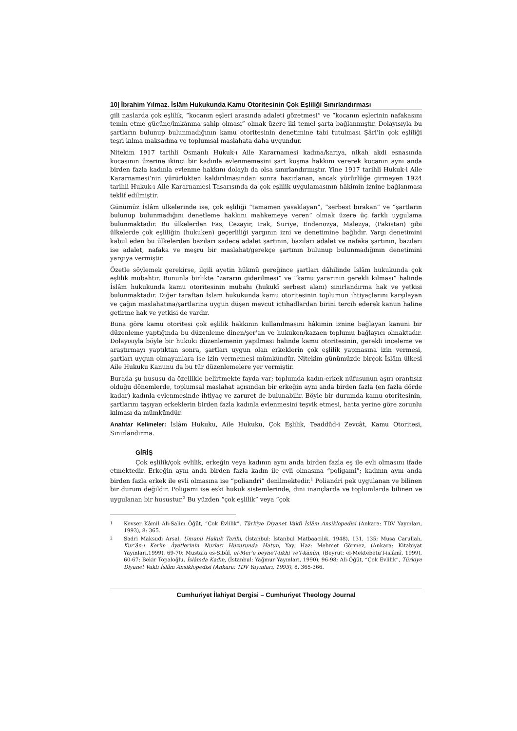10| İbrahim Yılmaz. İslâm Hukukunda Kamu Otoritesinin Çok Eşliliği Sınırlandırması
gili naslarda çok eşlilik, “kocanın eşleri arasında adaleti gözetmesi” ve “kocanın eşlerinin nafakasını temin etme gücüne/imkânına sahip olması” olmak üzere iki temel şarta bağlanmıştır. Dolayısıyla bu şartların bulunup bulunmadığının kamu otoritesinin denetimine tabi tutulması Şâri’in çok eşliliği teşri kılma maksadına ve toplumsal maslahata daha uygundur.
Nitekim 1917 tarihli Osmanlı Hukuk-ı Aile Kararnamesi kadına/karıya, nikah akdi esnasında kocasının üzerine ikinci bir kadınla evlenmemesini şart koşma hakkını vererek kocanın aynı anda birden fazla kadınla evlenme hakkını dolaylı da olsa sınırlandırmıştır. Yine 1917 tarihli Hukuk-i Aile Kararnamesi’nin yürürlükten kaldırılmasından sonra hazırlanan, ancak yürürlüğe girmeyen 1924 tarihli Hukuk-ı Aile Kararnamesi Tasarısında da çok eşlilik uygulamasının hâkimin iznine bağlanması teklif edilmiştir.
Günümüz İslâm ülkelerinde ise, çok eşliliği “tamamen yasaklayan”, “serbest bırakan” ve “şartların bulunup bulunmadığını denetleme hakkını mahkemeye veren” olmak üzere üç farklı uygulama bulunmaktadır. Bu ülkelerden Fas, Cezayir, Irak, Suriye, Endenozya, Malezya, (Pakistan) gibi ülkelerde çok eşliliğin (hukuken) geçerliliği yargının izni ve denetimine bağlıdır. Yargı denetimini kabul eden bu ülkelerden bazıları sadece adalet şartının, bazıları adalet ve nafaka şartının, bazıları ise adalet, nafaka ve meşru bir maslahat/gerekçe şartının bulunup bulunmadığının denetimini yargıya vermiştir.
Özetle söylemek gerekirse, ilgili ayetin hükmü gereğince şartları dâhilinde İslâm hukukunda çok eşlilik mubahtır. Bununla birlikte “zararın giderilmesi” ve “kamu yararının gerekli kılması” halinde İslâm hukukunda kamu otoritesinin mubahı (hukukî serbest alanı) sınırlandırma hak ve yetkisi bulunmaktadır. Diğer taraftan İslam hukukunda kamu otoritesinin toplumun ihtiyaçlarını karşılayan ve çağın maslahatına/şartlarına uygun düşen mevcut ictihadlardan birini tercih ederek kanun haline getirme hak ve yetkisi de vardır.
Buna göre kamu otoritesi çok eşlilik hakkının kullanılmasını hâkimin iznine bağlayan kanuni bir düzenleme yaptığında bu düzenleme dinen/şer’an ve hukuken/kazaen toplumu bağlayıcı olmaktadır. Dolayısıyla böyle bir hukuki düzenlemenin yapılması halinde kamu otoritesinin, gerekli inceleme ve araştırmayı yaptıktan sonra, şartları uygun olan erkeklerin çok eşlilik yapmasına izin vermesi, şartları uygun olmayanlara ise izin vermemesi mümkündür. Nitekim günümüzde birçok İslâm ülkesi Aile Hukuku Kanunu da bu tür düzenlemelere yer vermiştir.
Burada şu hususu da özellikle belirtmekte fayda var; toplumda kadın-erkek nüfusunun aşırı orantısız olduğu dönemlerde, toplumsal maslahat açısından bir erkeğin aynı anda birden fazla (en fazla dörde kadar) kadınla evlenmesinde ihtiyaç ve zaruret de bulunabilir. Böyle bir durumda kamu otoritesinin, şartlarını taşıyan erkeklerin birden fazla kadınla evlenmesini teşvik etmesi, hatta yerine göre zorunlu kılması da mümkündür.
Anahtar Kelimeler: İslâm Hukuku, Aile Hukuku, Çok Eşlilik, Teaddüd-i Zevcât, Kamu Otoritesi, Sınırlandırma.
GİRİŞ
Çok eşlilik/çok evlilik, erkeğin veya kadının aynı anda birden fazla eş ile evli olmasını ifade etmektedir. Erkeğin aynı anda birden fazla kadın ile evli olmasına “poligami”; kadının aynı anda birden fazla erkek ile evli olmasına ise “poliandri” denilmektedir.<sup>1</sup> Poliandri pek uygulanan ve bilinen bir durum değildir. Poligami ise eski hukuk sistemlerinde, dini inançlarda ve toplumlarda bilinen ve uygulanan bir husustur.<sup>2</sup> Bu yüzden “çok eşlilik” veya “çok
1
Kevser Kâmil Ali-Salim Öğüt, “Çok Evlilik”, Türkiye Diyanet Vakfı İslâm Ansiklopedisi (Ankara: TDV Yayınları, 1993), 8: 365.
2
Sadri Maksudi Arsal, Umumi Hukuk Tarihi, (İstanbul: İstanbul Matbaacılık, 1948), 131, 135; Musa Carullah, Kur’ân-ı Kerîm Âyetlerinin Nurları Huzurunda Hatun, Yay. Haz: Mehmet Görmez, (Ankara: Kitabiyat Yayınları,1999), 69-70; Mustafa es-Sibâî, el-Mer’e beyne’l-fıkhi ve’l-kānûn, (Beyrut: el-Mektebetü’l-islâmî, 1999), 60-67; Bekir Topaloğlu, İslâmda Kadın, (İstanbul: Yağmur Yayınları, 1990), 96-98; Ali-Öğüt, “Çok Evlilik”, Türkiye Diyanet Vakfı İslâm Ansiklopedisi (Ankara: TDV Yayınları, 1993), 8, 365-366.
Cumhuriyet İlahiyat Dergisi – Cumhuriyet Theology Journal